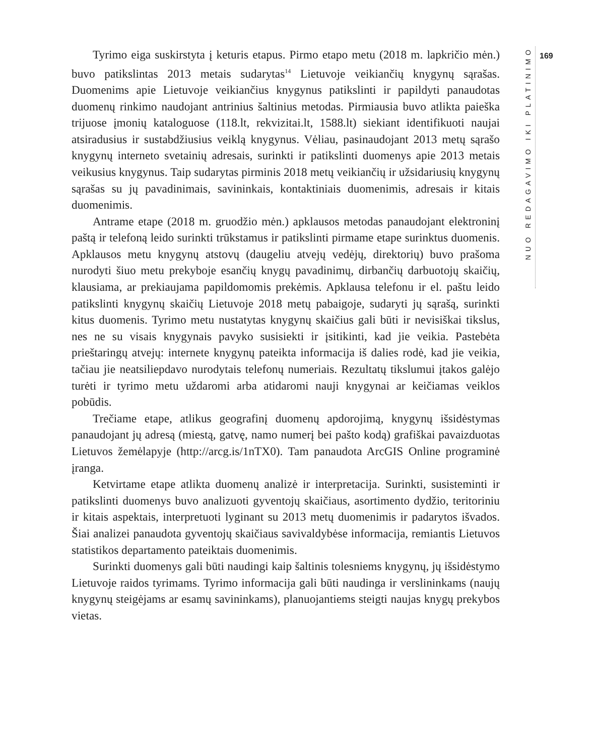NUO REDAGAVIMO IKI PLATINIMO
169
Tyrimo eiga suskirstyta į keturis etapus. Pirmo etapo metu (2018 m. lapkričio mėn.) buvo patikslintas 2013 metais sudarytas<sup>14</sup> Lietuvoje veikiančių knygynų sąrašas. Duomenims apie Lietuvoje veikiančius knygynus patikslinti ir papildyti panaudotas duomenų rinkimo naudojant antrinius šaltinius metodas. Pirmiausia buvo atlikta paieška trijuose įmonių kataloguose (118.lt, rekvizitai.lt, 1588.lt) siekiant identifikuoti naujai atsiradusius ir sustabdžiusius veiklą knygynus. Vėliau, pasinaudojant 2013 metų sąrašo knygynų interneto svetainių adresais, surinkti ir patikslinti duomenys apie 2013 metais veikusius knygynus. Taip sudarytas pirminis 2018 metų veikiančių ir užsidariusių knygynų sąrašas su jų pavadinimais, savininkais, kontaktiniais duomenimis, adresais ir kitais duomenimis.
Antrame etape (2018 m. gruodžio mėn.) apklausos metodas panaudojant elektroninį paštą ir telefoną leido surinkti trūkstamus ir patikslinti pirmame etape surinktus duomenis. Apklausos metu knygynų atstovų (daugeliu atvejų vedėjų, direktorių) buvo prašoma nurodyti šiuo metu prekyboje esančių knygų pavadinimų, dirbančių darbuotojų skaičių, klausiama, ar prekiaujama papildomomis prekėmis. Apklausa telefonu ir el. paštu leido patikslinti knygynų skaičių Lietuvoje 2018 metų pabaigoje, sudaryti jų sąrašą, surinkti kitus duomenis. Tyrimo metu nustatytas knygynų skaičius gali būti ir nevisiškai tikslus, nes ne su visais knygynais pavyko susisiekti ir įsitikinti, kad jie veikia. Pastebėta prieštaringų atvejų: internete knygynų pateikta informacija iš dalies rodė, kad jie veikia, tačiau jie neatsiliepdavo nurodytais telefonų numeriais. Rezultatų tikslumui įtakos galėjo turėti ir tyrimo metu uždaromi arba atidaromi nauji knygynai ar keičiamas veiklos pobūdis.
Trečiame etape, atlikus geografinį duomenų apdorojimą, knygynų išsidėstymas panaudojant jų adresą (miestą, gatvę, namo numerį bei pašto kodą) grafiškai pavaizduotas Lietuvos žemėlapyje (http://arcg.is/1nTX0). Tam panaudota ArcGIS Online programinė įranga.
Ketvirtame etape atlikta duomenų analizė ir interpretacija. Surinkti, susisteminti ir patikslinti duomenys buvo analizuoti gyventojų skaičiaus, asortimento dydžio, teritoriniu ir kitais aspektais, interpretuoti lyginant su 2013 metų duomenimis ir padarytos išvados. Šiai analizei panaudota gyventojų skaičiaus savivaldybėse informacija, remiantis Lietuvos statistikos departamento pateiktais duomenimis.
Surinkti duomenys gali būti naudingi kaip šaltinis tolesniems knygynų, jų išsidėstymo Lietuvoje raidos tyrimams. Tyrimo informacija gali būti naudinga ir verslininkams (naujų knygynų steigėjams ar esamų savininkams), planuojantiems steigti naujas knygų prekybos vietas.